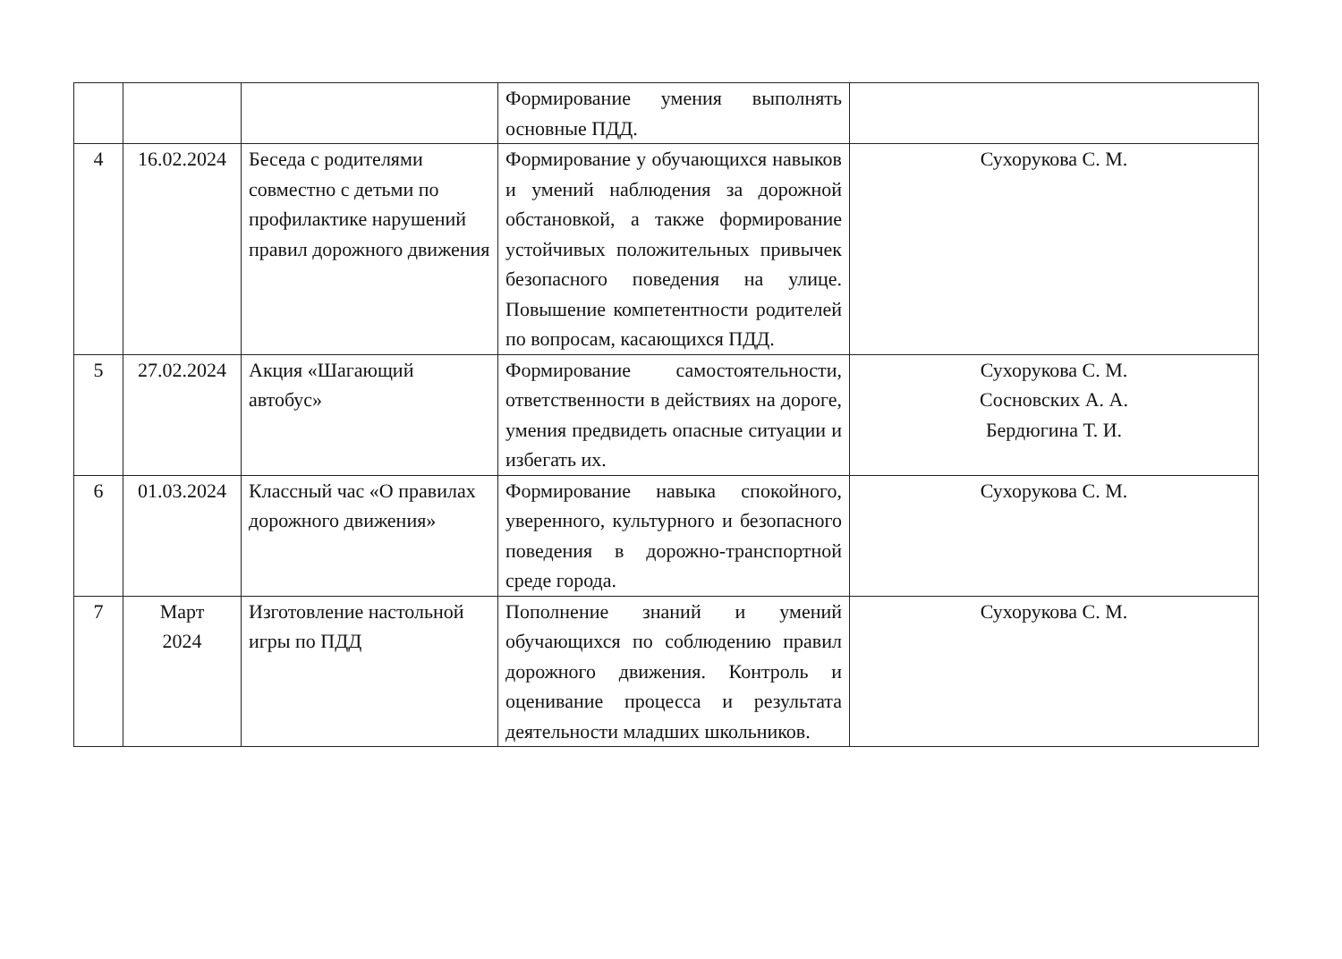| | | | Формирование умения выполнять основные ПДД. | |
| 4 | 16.02.2024 | Беседа с родителями совместно с детьми по профилактике нарушений правил дорожного движения | Формирование у обучающихся навыков и умений наблюдения за дорожной обстановкой, а также формирование устойчивых положительных привычек безопасного поведения на улице. Повышение компетентности родителей по вопросам, касающихся ПДД. | Сухорукова С. М. |
| 5 | 27.02.2024 | Акция «Шагающий автобус» | Формирование самостоятельности, ответственности в действиях на дороге, умения предвидеть опасные ситуации и избегать их. | Сухорукова С. М. Сосновских А. А. Бердюгина Т. И. |
| 6 | 01.03.2024 | Классный час «О правилах дорожного движения» | Формирование навыка спокойного, уверенного, культурного и безопасного поведения в дорожно-транспортной среде города. | Сухорукова С. М. |
| 7 | Март 2024 | Изготовление настольной игры по ПДД | Пополнение знаний и умений обучающихся по соблюдению правил дорожного движения. Контроль и оценивание процесса и результата деятельности младших школьников. | Сухорукова С. М. |